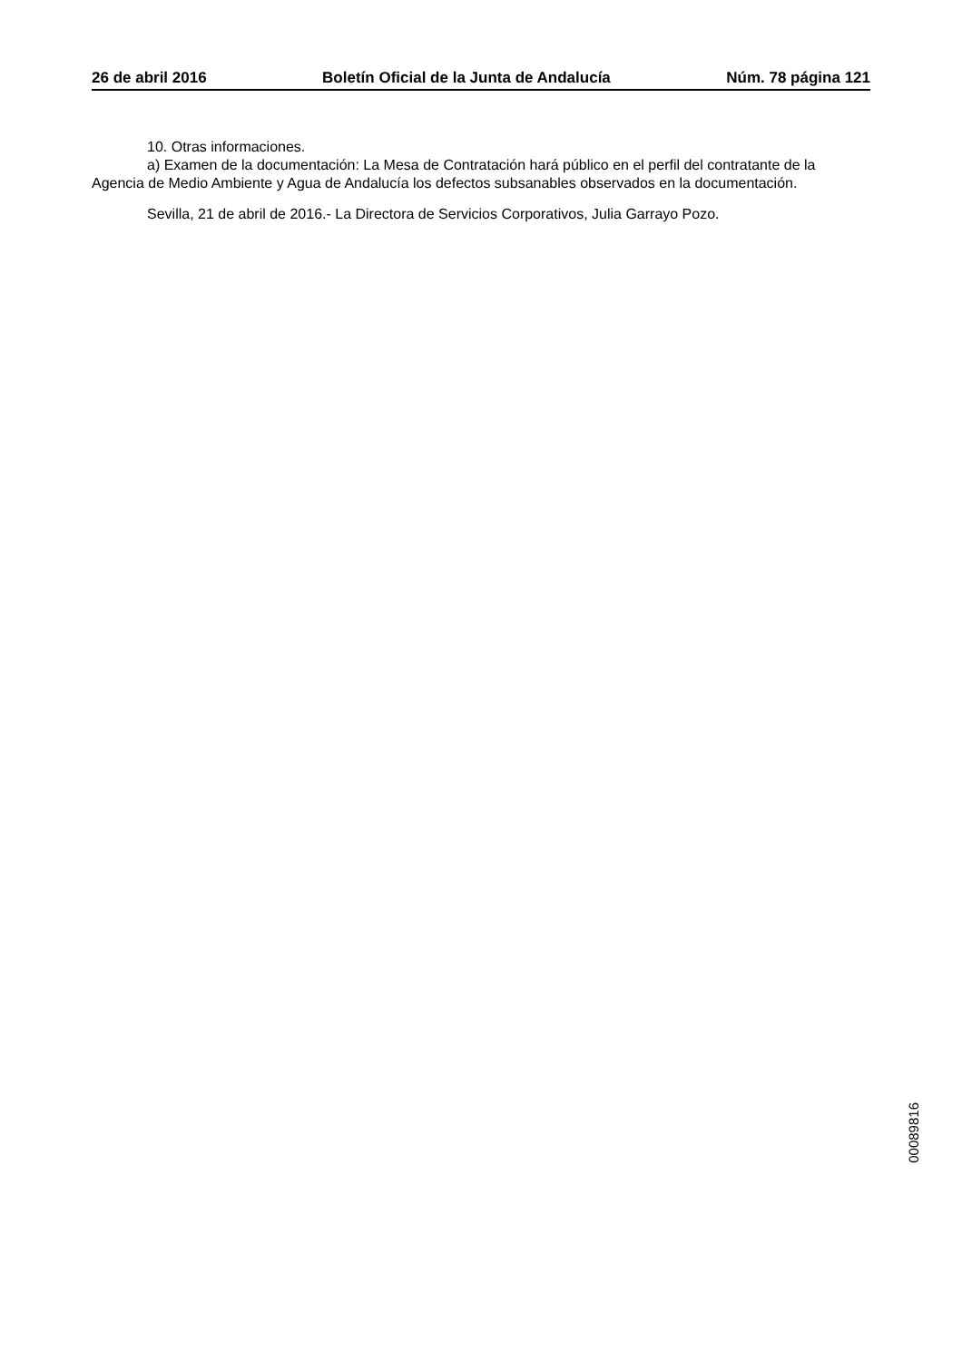26 de abril 2016 Boletín Oficial de la Junta de Andalucía Núm. 78 página 121
10. Otras informaciones.
a) Examen de la documentación: La Mesa de Contratación hará público en el perfil del contratante de la Agencia de Medio Ambiente y Agua de Andalucía los defectos subsanables observados en la documentación.
Sevilla, 21 de abril de 2016.- La Directora de Servicios Corporativos, Julia Garrayo Pozo.
00089816